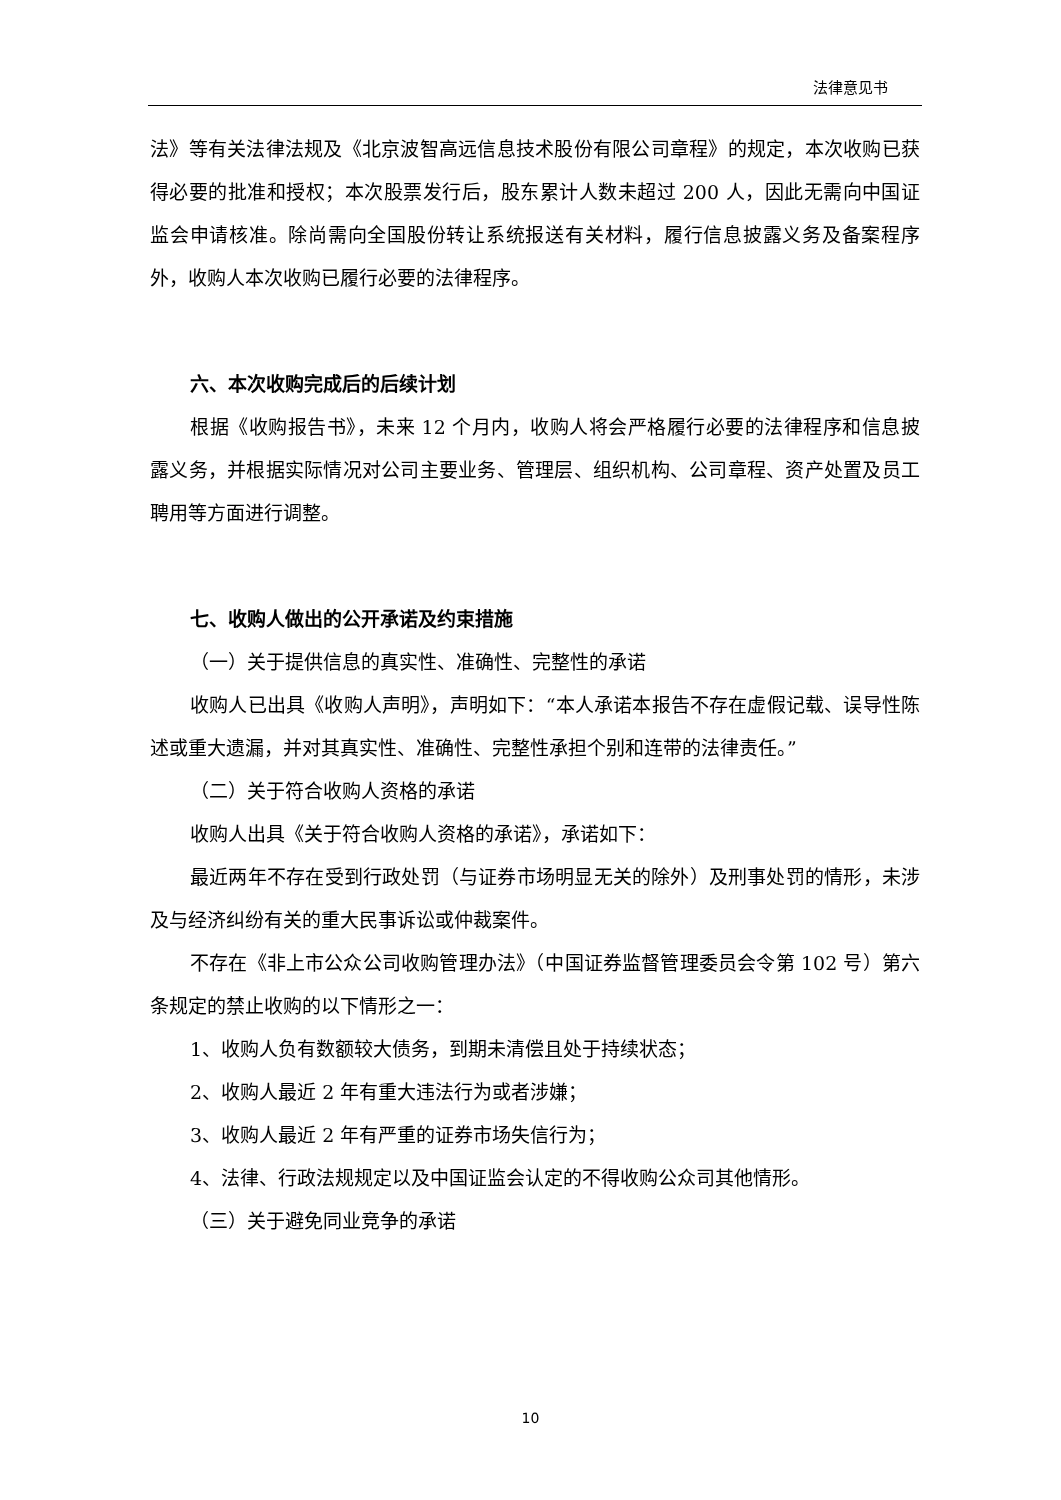法律意见书
法》等有关法律法规及《北京波智高远信息技术股份有限公司章程》的规定，本次收购已获得必要的批准和授权；本次股票发行后，股东累计人数未超过 200 人，因此无需向中国证监会申请核准。除尚需向全国股份转让系统报送有关材料，履行信息披露义务及备案程序外，收购人本次收购已履行必要的法律程序。
六、本次收购完成后的后续计划
根据《收购报告书》，未来 12 个月内，收购人将会严格履行必要的法律程序和信息披露义务，并根据实际情况对公司主要业务、管理层、组织机构、公司章程、资产处置及员工聘用等方面进行调整。
七、收购人做出的公开承诺及约束措施
（一）关于提供信息的真实性、准确性、完整性的承诺
收购人已出具《收购人声明》，声明如下：“本人承诺本报告不存在虚假记载、误导性陈述或重大遗漏，并对其真实性、准确性、完整性承担个别和连带的法律责任。”
（二）关于符合收购人资格的承诺
收购人出具《关于符合收购人资格的承诺》，承诺如下：
最近两年不存在受到行政处罚（与证券市场明显无关的除外）及刑事处罚的情形，未涉及与经济纠纷有关的重大民事诉讼或仲裁案件。
不存在《非上市公众公司收购管理办法》（中国证券监督管理委员会令第 102 号）第六条规定的禁止收购的以下情形之一：
1、收购人负有数额较大债务，到期未清偿且处于持续状态；
2、收购人最近 2 年有重大违法行为或者涉嫌；
3、收购人最近 2 年有严重的证券市场失信行为；
4、法律、行政法规规定以及中国证监会认定的不得收购公众司其他情形。
（三）关于避免同业竞争的承诺
10